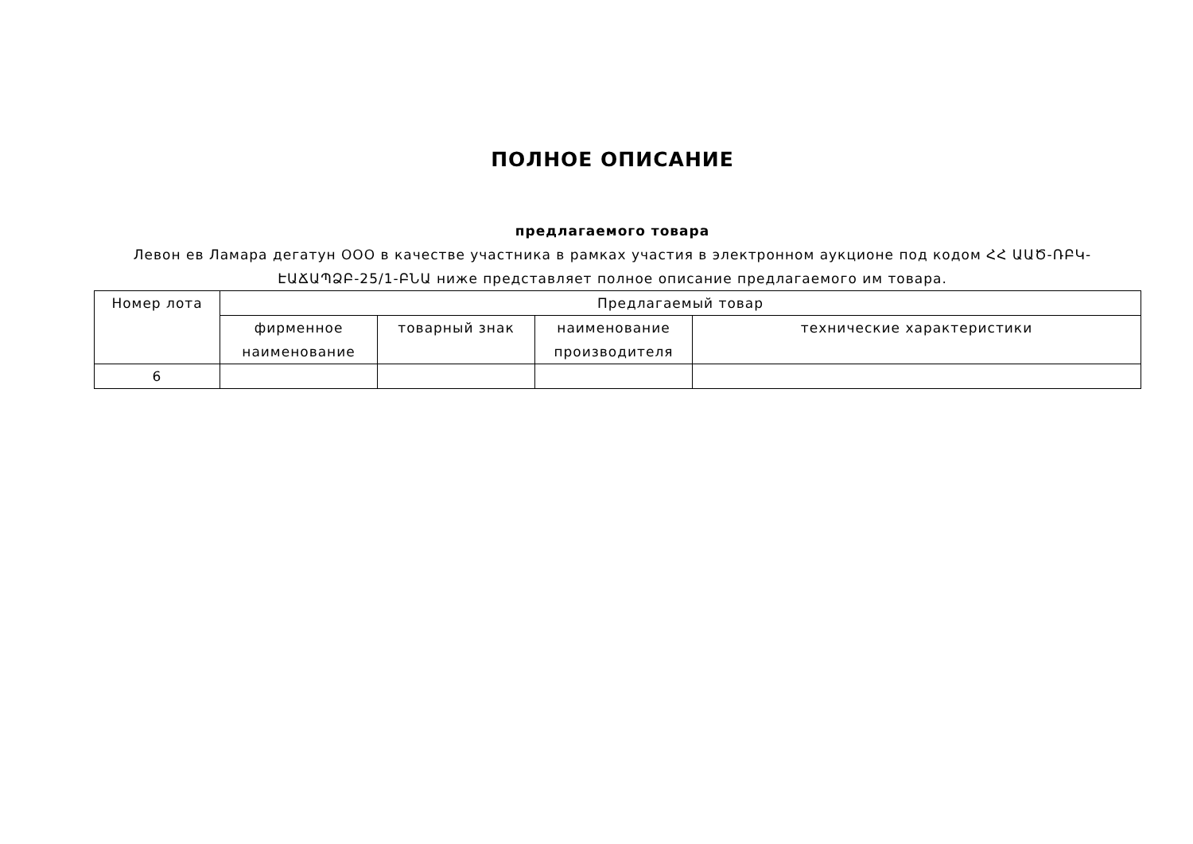ПОЛНОЕ ОПИСАНИЕ
предлагаемого товара
Левон ев Ламара дегатун ООО в качестве участника в рамках участия в электронном аукционе под кодом ՀՀ ԱԱԾ-ՌԲԿ-ԷԱՃԱՊՁԲ-25/1-ԲՆԱ ниже представляет полное описание предлагаемого им товара.
| Номер лота | Предлагаемый товар | | | |
| --- | --- | --- | --- | --- |
| | фирменное наименование | товарный знак | наименование производителя | технические характеристики |
| 6 | | | | |